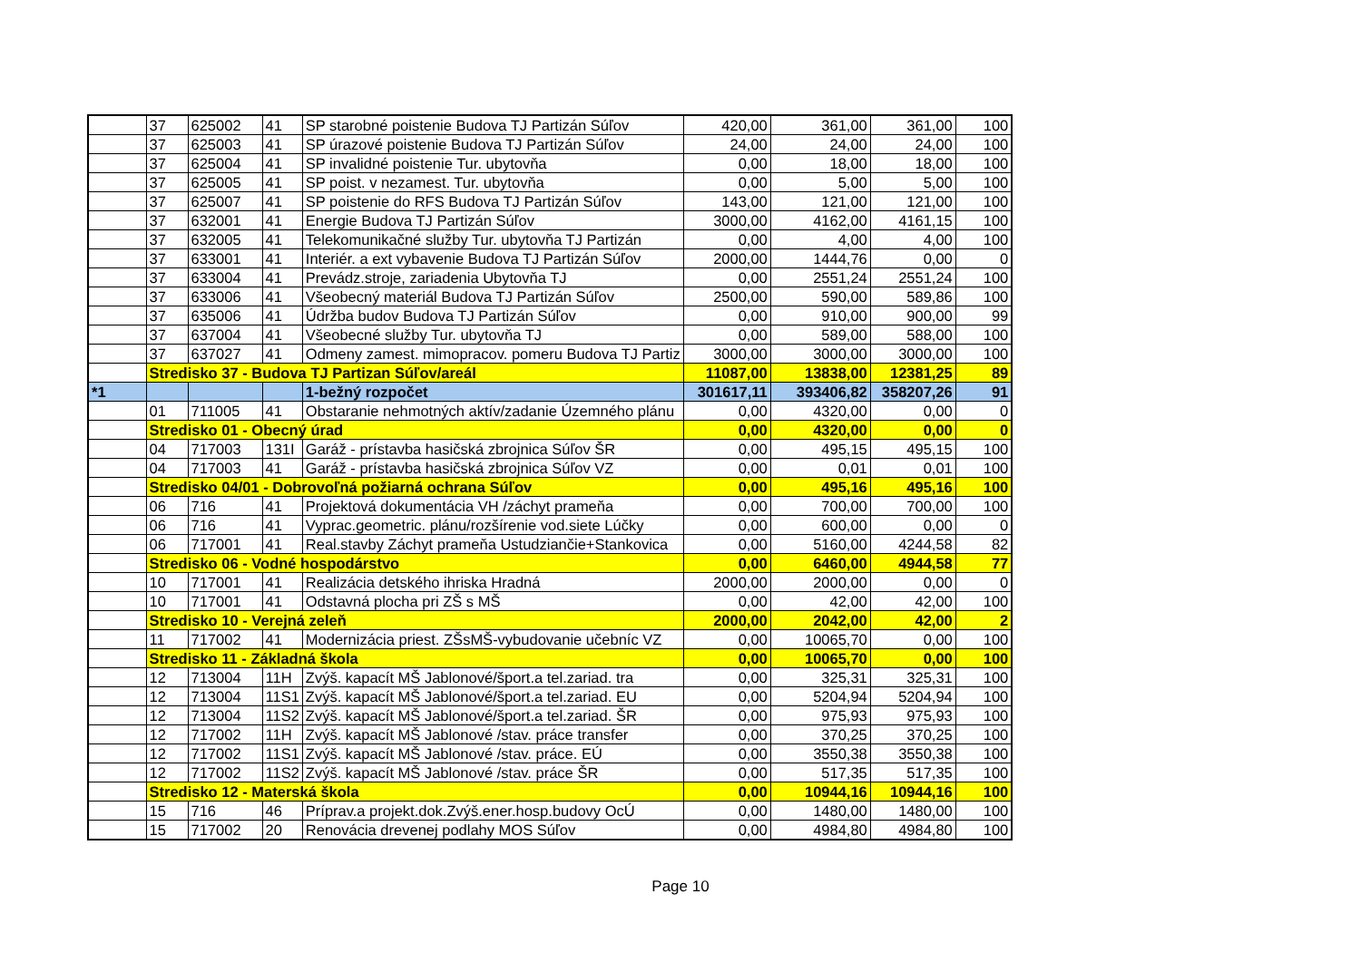| | 37 | 625002 | 41 | SP starobné poistenie Budova TJ Partizán Súľov | 420,00 | 361,00 | 361,00 | 100 |
| | 37 | 625003 | 41 | SP úrazové poistenie Budova TJ Partizán Súľov | 24,00 | 24,00 | 24,00 | 100 |
| | 37 | 625004 | 41 | SP invalidné poistenie Tur. ubytovňa | 0,00 | 18,00 | 18,00 | 100 |
| | 37 | 625005 | 41 | SP poist. v nezamest. Tur. ubytovňa | 0,00 | 5,00 | 5,00 | 100 |
| | 37 | 625007 | 41 | SP poistenie do RFS Budova TJ Partizán Súľov | 143,00 | 121,00 | 121,00 | 100 |
| | 37 | 632001 | 41 | Energie Budova TJ Partizán Súľov | 3000,00 | 4162,00 | 4161,15 | 100 |
| | 37 | 632005 | 41 | Telekomunikačné služby Tur. ubytovňa TJ Partizán | 0,00 | 4,00 | 4,00 | 100 |
| | 37 | 633001 | 41 | Interiér. a ext vybavenie Budova TJ Partizán Súľov | 2000,00 | 1444,76 | 0,00 | 0 |
| | 37 | 633004 | 41 | Prevádz.stroje, zariadenia Ubytovňa TJ | 0,00 | 2551,24 | 2551,24 | 100 |
| | 37 | 633006 | 41 | Všeobecný materiál Budova TJ Partizán Súľov | 2500,00 | 590,00 | 589,86 | 100 |
| | 37 | 635006 | 41 | Údržba budov Budova TJ Partizán Súľov | 0,00 | 910,00 | 900,00 | 99 |
| | 37 | 637004 | 41 | Všeobecné služby Tur. ubytovňa TJ | 0,00 | 589,00 | 588,00 | 100 |
| | 37 | 637027 | 41 | Odmeny zamest. mimopracov. pomeru Budova TJ Partiz | 3000,00 | 3000,00 | 3000,00 | 100 |
| | Stredisko 37 - Budova TJ Partizan Súľov/areál | | | | 11087,00 | 13838,00 | 12381,25 | 89 |
| *1 | | | | 1-bežný rozpočet | 301617,11 | 393406,82 | 358207,26 | 91 |
| | 01 | 711005 | 41 | Obstaranie nehmotných aktív/zadanie Územného plánu | 0,00 | 4320,00 | 0,00 | 0 |
| | Stredisko 01 - Obecný úrad | | | | 0,00 | 4320,00 | 0,00 | 0 |
| | 04 | 717003 | 131I | Garáž - prístavba hasičská zbrojnica Súľov ŠR | 0,00 | 495,15 | 495,15 | 100 |
| | 04 | 717003 | 41 | Garáž - prístavba hasičská zbrojnica Súľov VZ | 0,00 | 0,01 | 0,01 | 100 |
| | Stredisko 04/01 - Dobrovoľná požiarná ochrana Súľov | | | | 0,00 | 495,16 | 495,16 | 100 |
| | 06 | 716 | 41 | Projektová dokumentácia VH /záchyt prameňa | 0,00 | 700,00 | 700,00 | 100 |
| | 06 | 716 | 41 | Vyprac.geometric. plánu/rozšírenie vod.siete Lúčky | 0,00 | 600,00 | 0,00 | 0 |
| | 06 | 717001 | 41 | Real.stavby Záchyt prameňa Ustudziančie+Stankovica | 0,00 | 5160,00 | 4244,58 | 82 |
| | Stredisko 06 - Vodné hospodárstvo | | | | 0,00 | 6460,00 | 4944,58 | 77 |
| | 10 | 717001 | 41 | Realizácia detského ihriska Hradná | 2000,00 | 2000,00 | 0,00 | 0 |
| | 10 | 717001 | 41 | Odstavná plocha pri ZŠ s MŠ | 0,00 | 42,00 | 42,00 | 100 |
| | Stredisko 10 - Verejná zeleň | | | | 2000,00 | 2042,00 | 42,00 | 2 |
| | 11 | 717002 | 41 | Modernizácia priest. ZŠsMŠ-vybudovanie učebníc VZ | 0,00 | 10065,70 | 0,00 | 100 |
| | Stredisko 11 - Základná škola | | | | 0,00 | 10065,70 | 0,00 | 100 |
| | 12 | 713004 | 11H | Zvýš. kapacít MŠ Jablonové/šport.a tel.zariad. tra | 0,00 | 325,31 | 325,31 | 100 |
| | 12 | 713004 | 11S1 | Zvýš. kapacít MŠ Jablonové/šport.a tel.zariad. EU | 0,00 | 5204,94 | 5204,94 | 100 |
| | 12 | 713004 | 11S2 | Zvýš. kapacít MŠ Jablonové/šport.a tel.zariad. ŠR | 0,00 | 975,93 | 975,93 | 100 |
| | 12 | 717002 | 11H | Zvýš. kapacít MŠ Jablonové /stav. práce transfer | 0,00 | 370,25 | 370,25 | 100 |
| | 12 | 717002 | 11S1 | Zvýš. kapacít MŠ Jablonové /stav. práce. EÚ | 0,00 | 3550,38 | 3550,38 | 100 |
| | 12 | 717002 | 11S2 | Zvýš. kapacít MŠ Jablonové /stav. práce ŠR | 0,00 | 517,35 | 517,35 | 100 |
| | Stredisko 12 - Materská škola | | | | 0,00 | 10944,16 | 10944,16 | 100 |
| | 15 | 716 | 46 | Príprav.a projekt.dok.Zvýš.ener.hosp.budovy OcÚ | 0,00 | 1480,00 | 1480,00 | 100 |
| | 15 | 717002 | 20 | Renovácia drevenej podlahy MOS Súľov | 0,00 | 4984,80 | 4984,80 | 100 |
Page 10